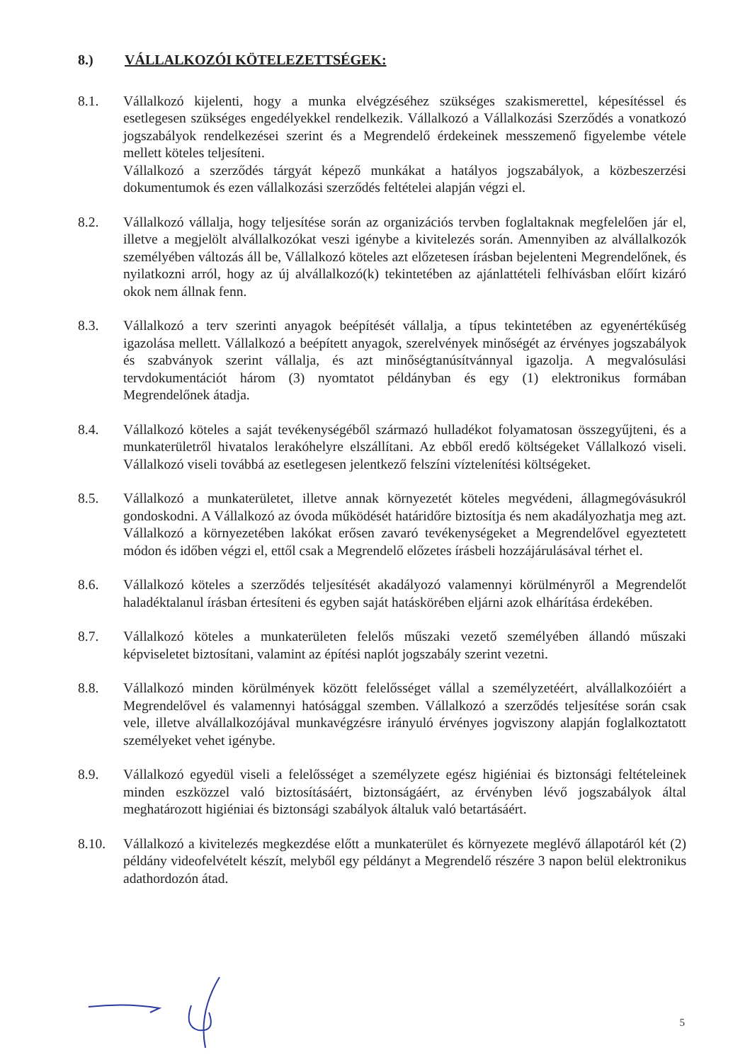8.) VÁLLALKOZÓI KÖTELEZETTSÉGEK:
8.1. Vállalkozó kijelenti, hogy a munka elvégzéséhez szükséges szakismerettel, képesítéssel és esetlegesen szükséges engedélyekkel rendelkezik. Vállalkozó a Vállalkozási Szerződés a vonatkozó jogszabályok rendelkezései szerint és a Megrendelő érdekeinek messzemenő figyelembe vétele mellett köteles teljesíteni.
Vállalkozó a szerződés tárgyát képező munkákat a hatályos jogszabályok, a közbeszerzési dokumentumok és ezen vállalkozási szerződés feltételei alapján végzi el.
8.2. Vállalkozó vállalja, hogy teljesítése során az organizációs tervben foglaltaknak megfelelően jár el, illetve a megjelölt alvállalkozókat veszi igénybe a kivitelezés során. Amennyiben az alvállalkozók személyében változás áll be, Vállalkozó köteles azt előzetesen írásban bejelenteni Megrendelőnek, és nyilatkozni arról, hogy az új alvállalkozó(k) tekintetében az ajánlattételi felhívásban előírt kizáró okok nem állnak fenn.
8.3. Vállalkozó a terv szerinti anyagok beépítését vállalja, a típus tekintetében az egyenértékűség igazolása mellett. Vállalkozó a beépített anyagok, szerelvények minőségét az érvényes jogszabályok és szabványok szerint vállalja, és azt minőségtanúsítvánnyal igazolja. A megvalósulási tervdokumentációt három (3) nyomtatot példányban és egy (1) elektronikus formában Megrendelőnek átadja.
8.4. Vállalkozó köteles a saját tevékenységéből származó hulladékot folyamatosan összegyűjteni, és a munkaterületről hivatalos lerakóhelyre elszállítani. Az ebből eredő költségeket Vállalkozó viseli. Vállalkozó viseli továbbá az esetlegesen jelentkező felszíni víztelenítési költségeket.
8.5. Vállalkozó a munkaterületet, illetve annak környezetét köteles megvédeni, állagmegóvásukról gondoskodni. A Vállalkozó az óvoda működését határidőre biztosítja és nem akadályozhatja meg azt. Vállalkozó a környezetében lakókat erősen zavaró tevékenységeket a Megrendelővel egyeztetett módon és időben végzi el, ettől csak a Megrendelő előzetes írásbeli hozzájárulásával térhet el.
8.6. Vállalkozó köteles a szerződés teljesítését akadályozó valamennyi körülményről a Megrendelőt haladéktalanul írásban értesíteni és egyben saját hatáskörében eljárni azok elhárítása érdekében.
8.7. Vállalkozó köteles a munkaterületen felelős műszaki vezető személyében állandó műszaki képviseletet biztosítani, valamint az építési naplót jogszabály szerint vezetni.
8.8. Vállalkozó minden körülmények között felelősséget vállal a személyzetéért, alvállalkozóiért a Megrendelővel és valamennyi hatósággal szemben. Vállalkozó a szerződés teljesítése során csak vele, illetve alvállalkozójával munkavégzésre irányuló érvényes jogviszony alapján foglalkoztatott személyeket vehet igénybe.
8.9. Vállalkozó egyedül viseli a felelősséget a személyzete egész higiéniai és biztonsági feltételeinek minden eszközzel való biztosításáért, biztonságáért, az érvényben lévő jogszabályok által meghatározott higiéniai és biztonsági szabályok általuk való betartásáért.
8.10. Vállalkozó a kivitelezés megkezdése előtt a munkaterület és környezete meglévő állapotáról két (2) példány videofelvételt készít, melyből egy példányt a Megrendelő részére 3 napon belül elektronikus adathordozón átad.
5